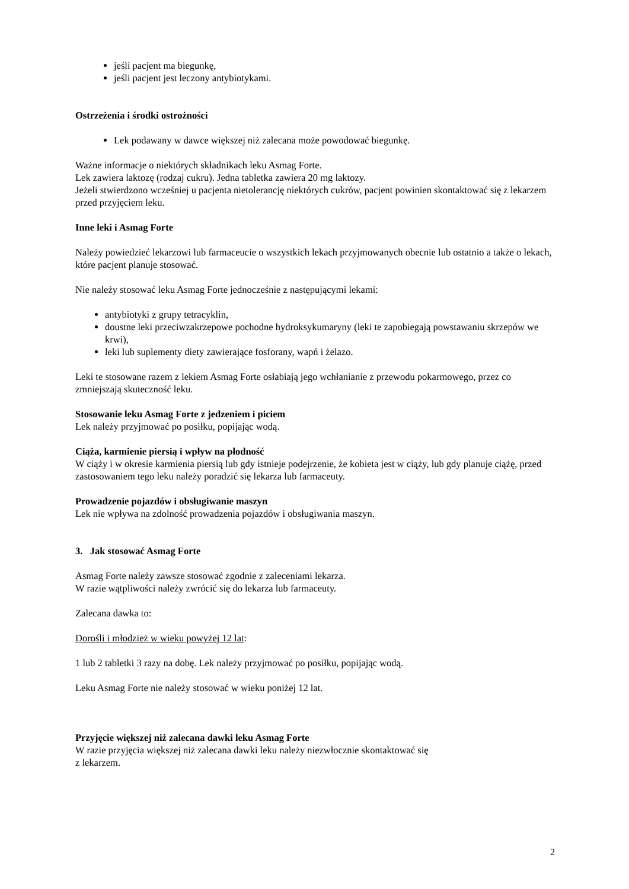jeśli pacjent ma biegunkę,
jeśli pacjent jest leczony antybiotykami.
Ostrzeżenia i środki ostrożności
Lek podawany w dawce większej niż zalecana może powodować biegunkę.
Ważne informacje o niektórych składnikach leku Asmag Forte.
Lek zawiera laktozę (rodzaj cukru). Jedna tabletka zawiera 20 mg laktozy.
Jeżeli stwierdzono wcześniej u pacjenta nietolerancję niektórych cukrów, pacjent powinien skontaktować się z lekarzem przed przyjęciem leku.
Inne leki i Asmag Forte
Należy powiedzieć lekarzowi lub farmaceucie o wszystkich lekach przyjmowanych obecnie lub ostatnio a także o lekach, które pacjent planuje stosować.
Nie należy stosować leku Asmag Forte jednocześnie z następującymi lekami:
antybiotyki z grupy tetracyklin,
doustne leki przeciwzakrzepowe pochodne hydroksykumaryny (leki te zapobiegają powstawaniu skrzepów we krwi),
leki lub suplementy diety zawierające fosforany, wapń i żelazo.
Leki te stosowane razem z lekiem Asmag Forte osłabiają jego wchłanianie z przewodu pokarmowego, przez co zmniejszają skuteczność leku.
Stosowanie leku Asmag Forte z jedzeniem i piciem
Lek należy przyjmować po posiłku, popijając wodą.
Ciąża, karmienie piersią i wpływ na płodność
W ciąży i w okresie karmienia piersią lub gdy istnieje podejrzenie, że kobieta jest w ciąży, lub gdy planuje ciążę, przed zastosowaniem tego leku należy poradzić się lekarza lub farmaceuty.
Prowadzenie pojazdów i obsługiwanie maszyn
Lek nie wpływa na zdolność prowadzenia pojazdów i obsługiwania maszyn.
3. Jak stosować Asmag Forte
Asmag Forte należy zawsze stosować zgodnie z zaleceniami lekarza.
W razie wątpliwości należy zwrócić się do lekarza lub farmaceuty.
Zalecana dawka to:
Dorośli i młodzież w wieku powyżej 12 lat:
1 lub 2 tabletki 3 razy na dobę. Lek należy przyjmować po posiłku, popijając wodą.
Leku Asmag Forte nie należy stosować w wieku poniżej 12 lat.
Przyjęcie większej niż zalecana dawki leku Asmag Forte
W razie przyjęcia większej niż zalecana dawki leku należy niezwłocznie skontaktować się
z lekarzem.
2